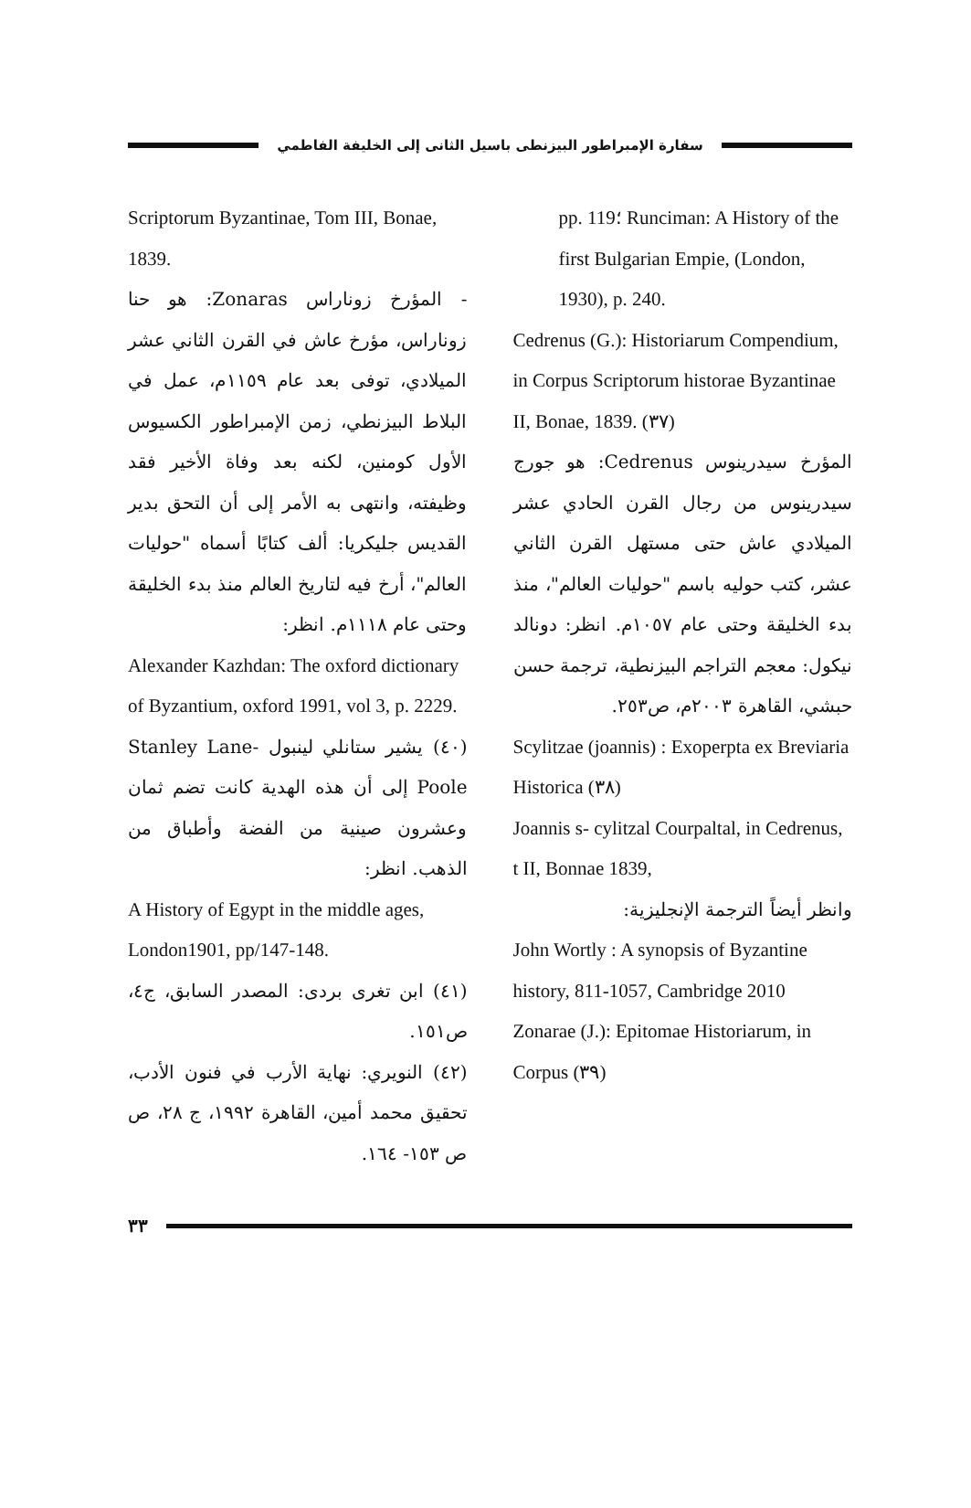سفارة الإمبراطور البيزنطى باسيل الثانى إلى الخليفة الفاطمي
pp. 119؛ Runciman: A History of the first Bulgarian Empie, (London, 1930), p. 240.
Cedrenus (G.): Historiarum Compendium, in Corpus Scriptorum historae Byzantinae II, Bonae, 1839. (٣٧)
المؤرخ سيدرينوس Cedrenus: هو جورج سيدرينوس من رجال القرن الحادي عشر الميلادي عاش حتى مستهل القرن الثاني عشر، كتب حوليه باسم "حوليات العالم"، منذ بدء الخليقة وحتى عام ١٠٥٧م. انظر: دونالد نيكول: معجم التراجم البيزنطية، ترجمة حسن حبشي، القاهرة ٢٠٠٣م، ص٢٥٣.
Scylitzae (joannis) : Exoperpta ex Breviaria Historica (٣٨)
Joannis s- cylitzal Courpaltal, in Cedrenus, t II, Bonnae 1839,
وانظر أيضاً الترجمة الإنجليزية:
John Wortly : A synopsis of Byzantine history, 811-1057, Cambridge 2010
Zonarae (J.): Epitomae Historiarum, in Corpus (٣٩)
Scriptorum Byzantinae, Tom III, Bonae, 1839.
- المؤرخ زوناراس Zonaras: هو حنا زوناراس، مؤرخ عاش في القرن الثاني عشر الميلادي، توفى بعد عام ١١٥٩م، عمل في البلاط البيزنطي، زمن الإمبراطور الكسيوس الأول كومنين، لكنه بعد وفاة الأخير فقد وظيفته، وانتهى به الأمر إلى أن التحق بدير القديس جليكريا: ألف كتابًا أسماه "حوليات العالم"، أرخ فيه لتاريخ العالم منذ بدء الخليقة وحتى عام ١١١٨م. انظر:
Alexander Kazhdan: The oxford dictionary of Byzantium, oxford 1991, vol 3, p. 2229.
(٤٠) يشير ستانلي لينبول Stanley Lane-Poole إلى أن هذه الهدية كانت تضم ثمان وعشرون صينية من الفضة وأطباق من الذهب. انظر:
A History of Egypt in the middle ages, London1901, pp/147-148.
(٤١) ابن تغرى بردى: المصدر السابق، ج٤، ص١٥١.
(٤٢) النويري: نهاية الأرب في فنون الأدب، تحقيق محمد أمين، القاهرة ١٩٩٢، ج ٢٨، ص ص ١٥٣- ١٦٤.
٣٣